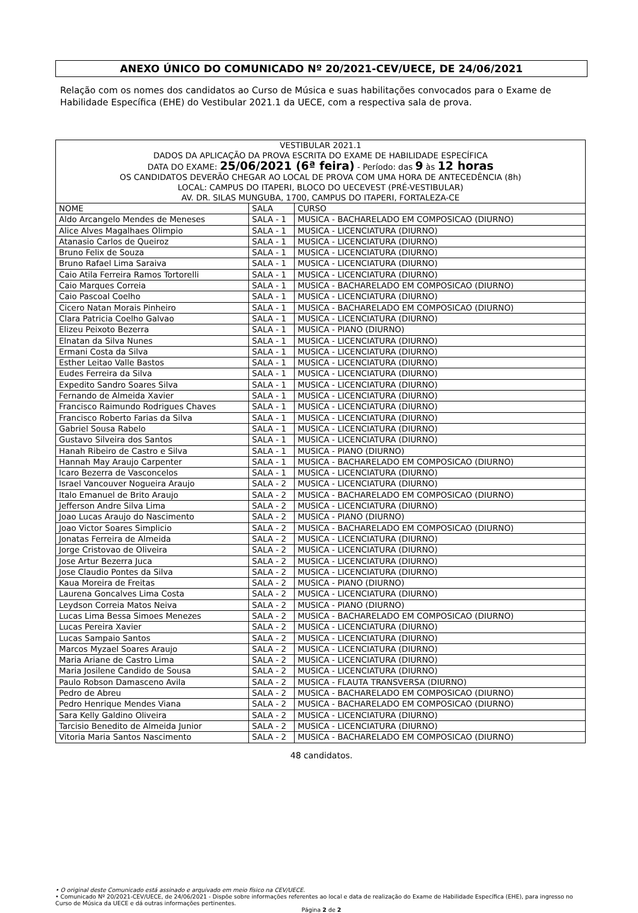ANEXO ÚNICO DO COMUNICADO Nº 20/2021-CEV/UECE, DE 24/06/2021
Relação com os nomes dos candidatos ao Curso de Música e suas habilitações convocados para o Exame de Habilidade Específica (EHE) do Vestibular 2021.1 da UECE, com a respectiva sala de prova.
| VESTIBULAR 2021.1 DADOS DA APLICAÇÃO DA PROVA ESCRITA DO EXAME DE HABILIDADE ESPECÍFICA DATA DO EXAME: 25/06/2021 (6ª feira) - Período: das 9 às 12 horas OS CANDIDATOS DEVERÃO CHEGAR AO LOCAL DE PROVA COM UMA HORA DE ANTECEDÊNCIA (8h) LOCAL: CAMPUS DO ITAPERI, BLOCO DO UECEVEST (PRÉ-VESTIBULAR) AV. DR. SILAS MUNGUBA, 1700, CAMPUS DO ITAPERI, FORTALEZA-CE | | |
| NOME | SALA | CURSO |
| Aldo Arcangelo Mendes de Meneses | SALA - 1 | MUSICA - BACHARELADO EM COMPOSICAO (DIURNO) |
| Alice Alves Magalhaes Olimpio | SALA - 1 | MUSICA - LICENCIATURA (DIURNO) |
| Atanasio Carlos de Queiroz | SALA - 1 | MUSICA - LICENCIATURA (DIURNO) |
| Bruno Felix de Souza | SALA - 1 | MUSICA - LICENCIATURA (DIURNO) |
| Bruno Rafael Lima Saraiva | SALA - 1 | MUSICA - LICENCIATURA (DIURNO) |
| Caio Atila Ferreira Ramos Tortorelli | SALA - 1 | MUSICA - LICENCIATURA (DIURNO) |
| Caio Marques Correia | SALA - 1 | MUSICA - BACHARELADO EM COMPOSICAO (DIURNO) |
| Caio Pascoal Coelho | SALA - 1 | MUSICA - LICENCIATURA (DIURNO) |
| Cicero Natan Morais Pinheiro | SALA - 1 | MUSICA - BACHARELADO EM COMPOSICAO (DIURNO) |
| Clara Patricia Coelho Galvao | SALA - 1 | MUSICA - LICENCIATURA (DIURNO) |
| Elizeu Peixoto Bezerra | SALA - 1 | MUSICA - PIANO (DIURNO) |
| Elnatan da Silva Nunes | SALA - 1 | MUSICA - LICENCIATURA (DIURNO) |
| Ermani Costa da Silva | SALA - 1 | MUSICA - LICENCIATURA (DIURNO) |
| Esther Leitao Valle Bastos | SALA - 1 | MUSICA - LICENCIATURA (DIURNO) |
| Eudes Ferreira da Silva | SALA - 1 | MUSICA - LICENCIATURA (DIURNO) |
| Expedito Sandro Soares Silva | SALA - 1 | MUSICA - LICENCIATURA (DIURNO) |
| Fernando de Almeida Xavier | SALA - 1 | MUSICA - LICENCIATURA (DIURNO) |
| Francisco Raimundo Rodrigues Chaves | SALA - 1 | MUSICA - LICENCIATURA (DIURNO) |
| Francisco Roberto Farias da Silva | SALA - 1 | MUSICA - LICENCIATURA (DIURNO) |
| Gabriel Sousa Rabelo | SALA - 1 | MUSICA - LICENCIATURA (DIURNO) |
| Gustavo Silveira dos Santos | SALA - 1 | MUSICA - LICENCIATURA (DIURNO) |
| Hanah Ribeiro de Castro e Silva | SALA - 1 | MUSICA - PIANO (DIURNO) |
| Hannah May Araujo Carpenter | SALA - 1 | MUSICA - BACHARELADO EM COMPOSICAO (DIURNO) |
| Icaro Bezerra de Vasconcelos | SALA - 1 | MUSICA - LICENCIATURA (DIURNO) |
| Israel Vancouver Nogueira Araujo | SALA - 2 | MUSICA - LICENCIATURA (DIURNO) |
| Italo Emanuel de Brito Araujo | SALA - 2 | MUSICA - BACHARELADO EM COMPOSICAO (DIURNO) |
| Jefferson Andre Silva Lima | SALA - 2 | MUSICA - LICENCIATURA (DIURNO) |
| Joao Lucas Araujo do Nascimento | SALA - 2 | MUSICA - PIANO (DIURNO) |
| Joao Victor Soares Simplicio | SALA - 2 | MUSICA - BACHARELADO EM COMPOSICAO (DIURNO) |
| Jonatas Ferreira de Almeida | SALA - 2 | MUSICA - LICENCIATURA (DIURNO) |
| Jorge Cristovao de Oliveira | SALA - 2 | MUSICA - LICENCIATURA (DIURNO) |
| Jose Artur Bezerra Juca | SALA - 2 | MUSICA - LICENCIATURA (DIURNO) |
| Jose Claudio Pontes da Silva | SALA - 2 | MUSICA - LICENCIATURA (DIURNO) |
| Kaua Moreira de Freitas | SALA - 2 | MUSICA - PIANO (DIURNO) |
| Laurena Goncalves Lima Costa | SALA - 2 | MUSICA - LICENCIATURA (DIURNO) |
| Leydson Correia Matos Neiva | SALA - 2 | MUSICA - PIANO (DIURNO) |
| Lucas Lima Bessa Simoes Menezes | SALA - 2 | MUSICA - BACHARELADO EM COMPOSICAO (DIURNO) |
| Lucas Pereira Xavier | SALA - 2 | MUSICA - LICENCIATURA (DIURNO) |
| Lucas Sampaio Santos | SALA - 2 | MUSICA - LICENCIATURA (DIURNO) |
| Marcos Myzael Soares Araujo | SALA - 2 | MUSICA - LICENCIATURA (DIURNO) |
| Maria Ariane de Castro Lima | SALA - 2 | MUSICA - LICENCIATURA (DIURNO) |
| Maria Josilene Candido de Sousa | SALA - 2 | MUSICA - LICENCIATURA (DIURNO) |
| Paulo Robson Damasceno Avila | SALA - 2 | MUSICA - FLAUTA TRANSVERSA (DIURNO) |
| Pedro de Abreu | SALA - 2 | MUSICA - BACHARELADO EM COMPOSICAO (DIURNO) |
| Pedro Henrique Mendes Viana | SALA - 2 | MUSICA - BACHARELADO EM COMPOSICAO (DIURNO) |
| Sara Kelly Galdino Oliveira | SALA - 2 | MUSICA - LICENCIATURA (DIURNO) |
| Tarcisio Benedito de Almeida Junior | SALA - 2 | MUSICA - LICENCIATURA (DIURNO) |
| Vitoria Maria Santos Nascimento | SALA - 2 | MUSICA - BACHARELADO EM COMPOSICAO (DIURNO) |
48 candidatos.
• O original deste Comunicado está assinado e arquivado em meio físico na CEV/UECE.
• Comunicado Nº 20/2021-CEV/UECE, de 24/06/2021 - Dispõe sobre informações referentes ao local e data de realização do Exame de Habilidade Específica (EHE), para ingresso no Curso de Música da UECE e dá outras informações pertinentes.
Página 2 de 2